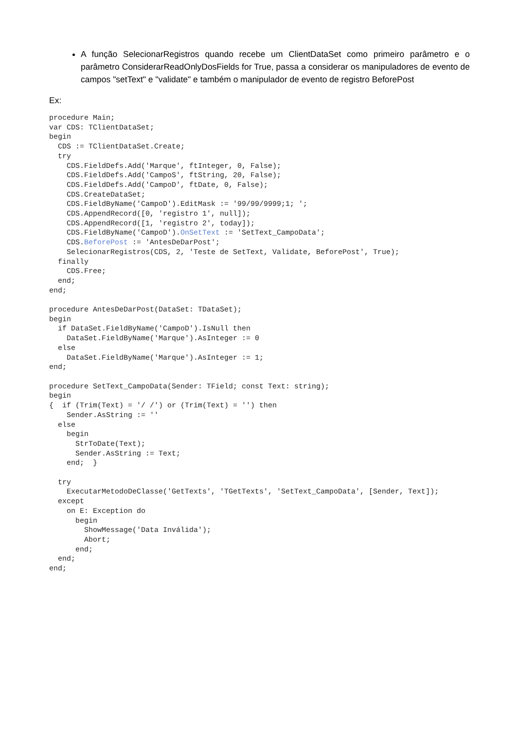A função SelecionarRegistros quando recebe um ClientDataSet como primeiro parâmetro e o parâmetro ConsiderarReadOnlyDosFields for True, passa a considerar os manipuladores de evento de campos "setText" e "validate" e também o manipulador de evento de registro BeforePost
Ex:
procedure Main;
var CDS: TClientDataSet;
begin
  CDS := TClientDataSet.Create;
  try
    CDS.FieldDefs.Add('Marque', ftInteger, 0, False);
    CDS.FieldDefs.Add('CampoS', ftString, 20, False);
    CDS.FieldDefs.Add('CampoD', ftDate, 0, False);
    CDS.CreateDataSet;
    CDS.FieldByName('CampoD').EditMask := '99/99/9999;1; ';
    CDS.AppendRecord([0, 'registro 1', null]);
    CDS.AppendRecord([1, 'registro 2', today]);
    CDS.FieldByName('CampoD').OnSetText := 'SetText_CampoData';
    CDS.BeforePost := 'AntesDeDarPost';
    SelecionarRegistros(CDS, 2, 'Teste de SetText, Validate, BeforePost', True);
  finally
    CDS.Free;
  end;
end;

procedure AntesDeDarPost(DataSet: TDataSet);
begin
  if DataSet.FieldByName('CampoD').IsNull then
    DataSet.FieldByName('Marque').AsInteger := 0
  else
    DataSet.FieldByName('Marque').AsInteger := 1;
end;

procedure SetText_CampoData(Sender: TField; const Text: string);
begin
{  if (Trim(Text) = '/ /') or (Trim(Text) = '') then
    Sender.AsString := ''
  else
    begin
      StrToDate(Text);
      Sender.AsString := Text;
    end;  }

  try
    ExecutarMetodoDeClasse('GetTexts', 'TGetTexts', 'SetText_CampoData', [Sender, Text]);
  except
    on E: Exception do
      begin
        ShowMessage('Data Inválida');
        Abort;
      end;
  end;
end;